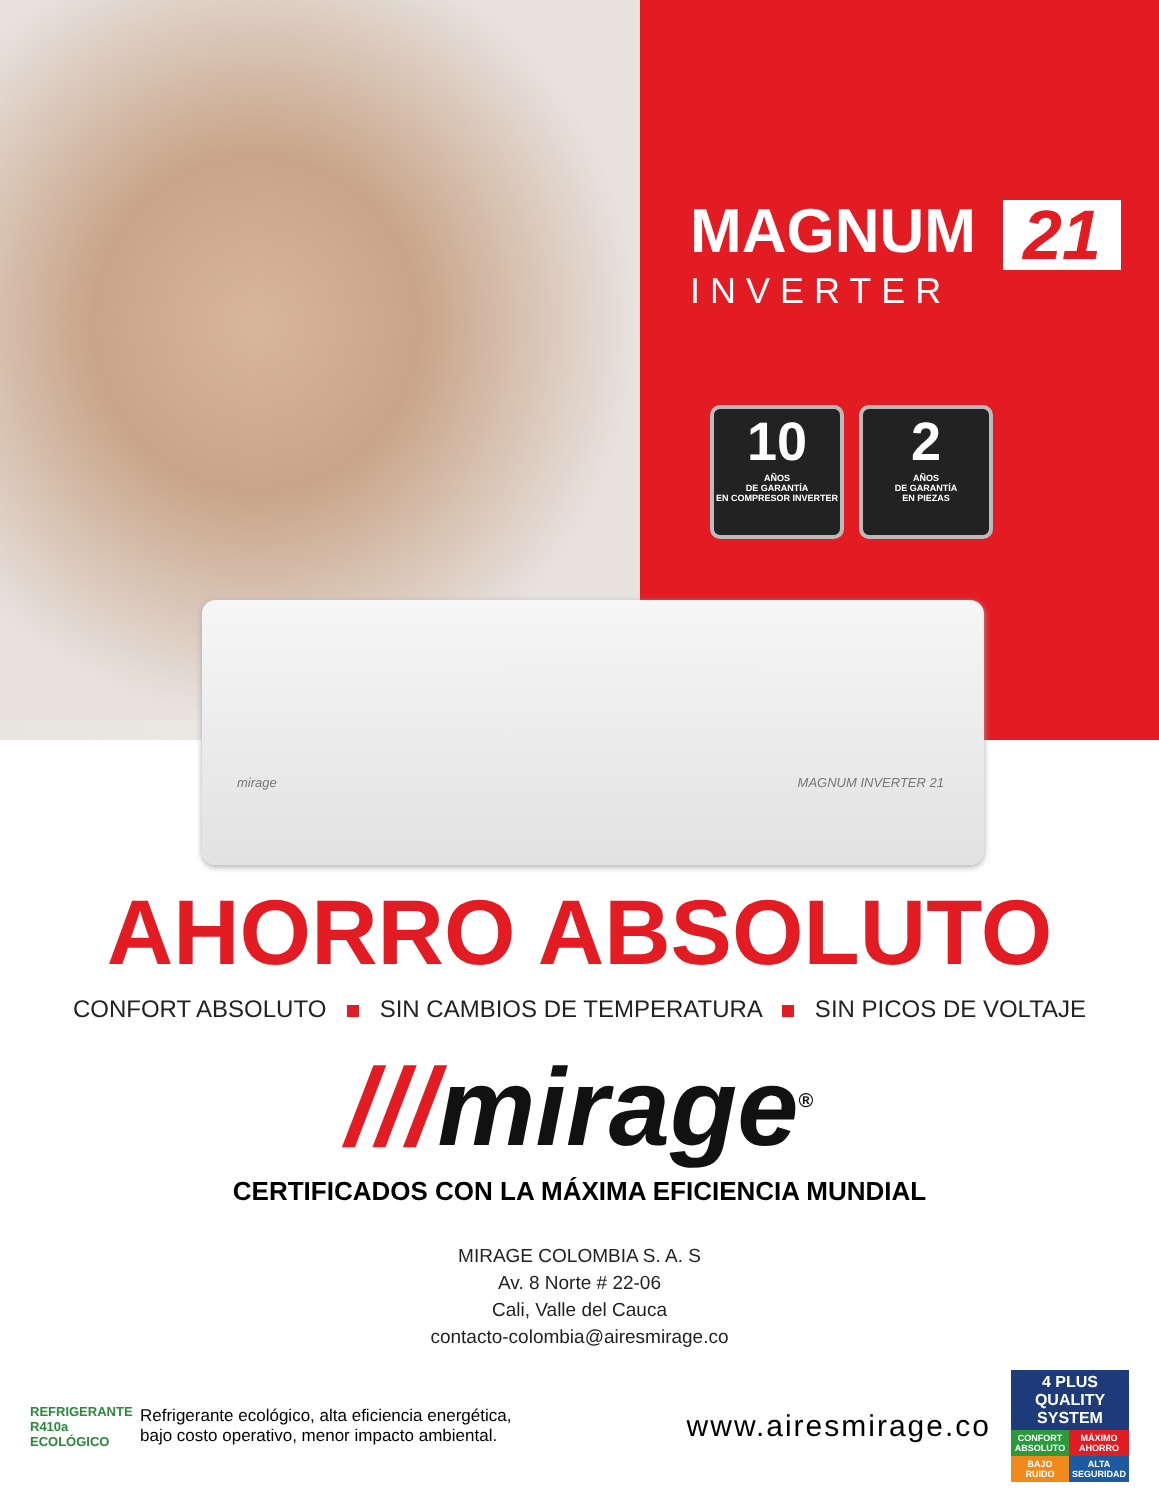MAGNUM 21
INVERTER
10
AÑOS
DE GARANTÍA
EN COMPRESOR INVERTER
2
AÑOS
DE GARANTÍA
EN PIEZAS
mirage MAGNUM INVERTER 21
AHORRO ABSOLUTO
CONFORT ABSOLUTO SIN CAMBIOS DE TEMPERATURA SIN PICOS DE VOLTAJE
///mirage<sup>®</sup>
CERTIFICADOS CON LA MÁXIMA EFICIENCIA MUNDIAL
MIRAGE COLOMBIA S. A. S
Av. 8 Norte # 22-06
Cali, Valle del Cauca
contacto-colombia@airesmirage.co
REFRIGERANTE R410a ECOLÓGICO
Refrigerante ecológico, alta eficiencia energética,
bajo costo operativo, menor impacto ambiental.
www.airesmirage.co
4 PLUS QUALITY SYSTEM
CONFORT ABSOLUTO
MÁXIMO AHORRO
BAJO RUIDO
ALTA SEGURIDAD